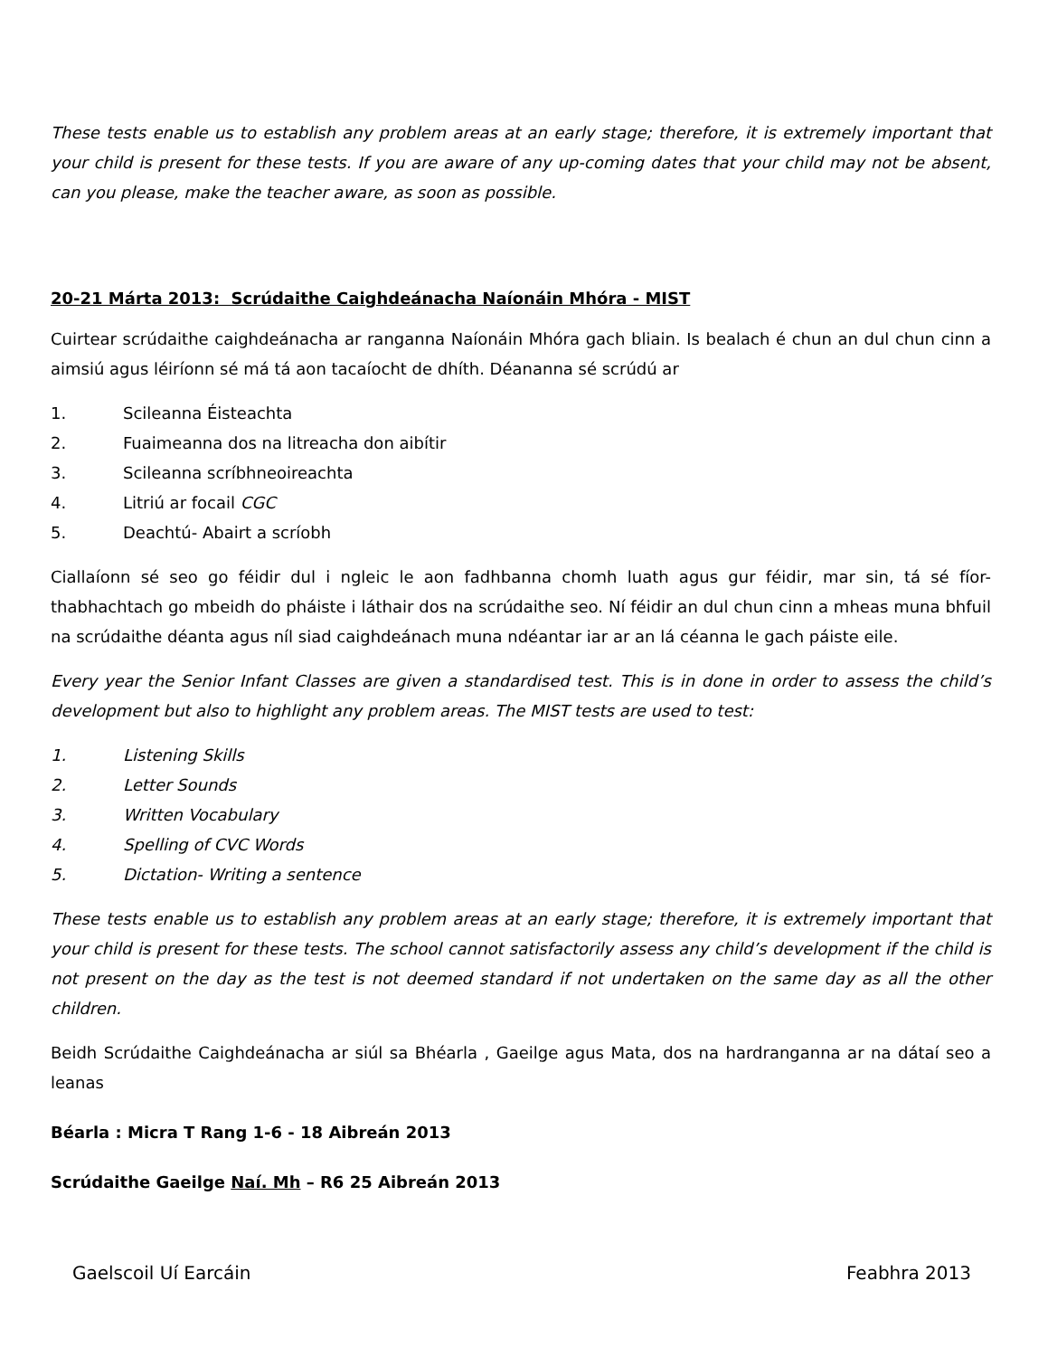These tests enable us to establish any problem areas at an early stage; therefore, it is extremely important that your child is present for these tests. If you are aware of any up-coming dates that your child may not be absent, can you please, make the teacher aware, as soon as possible.
20-21 Márta 2013: Scrúdaithe Caighdeánacha Naíonáin Mhóra - MIST
Cuirtear scrúdaithe caighdeánacha ar ranganna Naíonáin Mhóra gach bliain. Is bealach é chun an dul chun cinn a aimsiú agus léiríonn sé má tá aon tacaíocht de dhíth. Déananna sé scrúdú ar
1. Scileanna Éisteachta
2. Fuaimeanna dos na litreacha don aibítir
3. Scileanna scríbhneoireachta
4. Litriú ar focail CGC
5. Deachtú- Abairt a scríobh
Ciallaíonn sé seo go féidir dul i ngleic le aon fadhbanna chomh luath agus gur féidir, mar sin, tá sé fíor-thabhachtach go mbeidh do pháiste i láthair dos na scrúdaithe seo. Ní féidir an dul chun cinn a mheas muna bhfuil na scrúdaithe déanta agus níl siad caighdeánach muna ndéantar iar ar an lá céanna le gach páiste eile.
Every year the Senior Infant Classes are given a standardised test. This is in done in order to assess the child’s development but also to highlight any problem areas. The MIST tests are used to test:
1. Listening Skills
2. Letter Sounds
3. Written Vocabulary
4. Spelling of CVC Words
5. Dictation- Writing a sentence
These tests enable us to establish any problem areas at an early stage; therefore, it is extremely important that your child is present for these tests. The school cannot satisfactorily assess any child’s development if the child is not present on the day as the test is not deemed standard if not undertaken on the same day as all the other children.
Beidh Scrúdaithe Caighdeánacha ar siúl sa Bhéarla , Gaeilge agus Mata, dos na hardranganna ar na dátaí seo a leanas
Béarla : Micra T Rang 1-6 - 18 Aibreán 2013
Scrúdaithe Gaeilge Naí. Mh – R6 25 Aibreán 2013
Gaelscoil Uí Earcáin Feabhra 2013